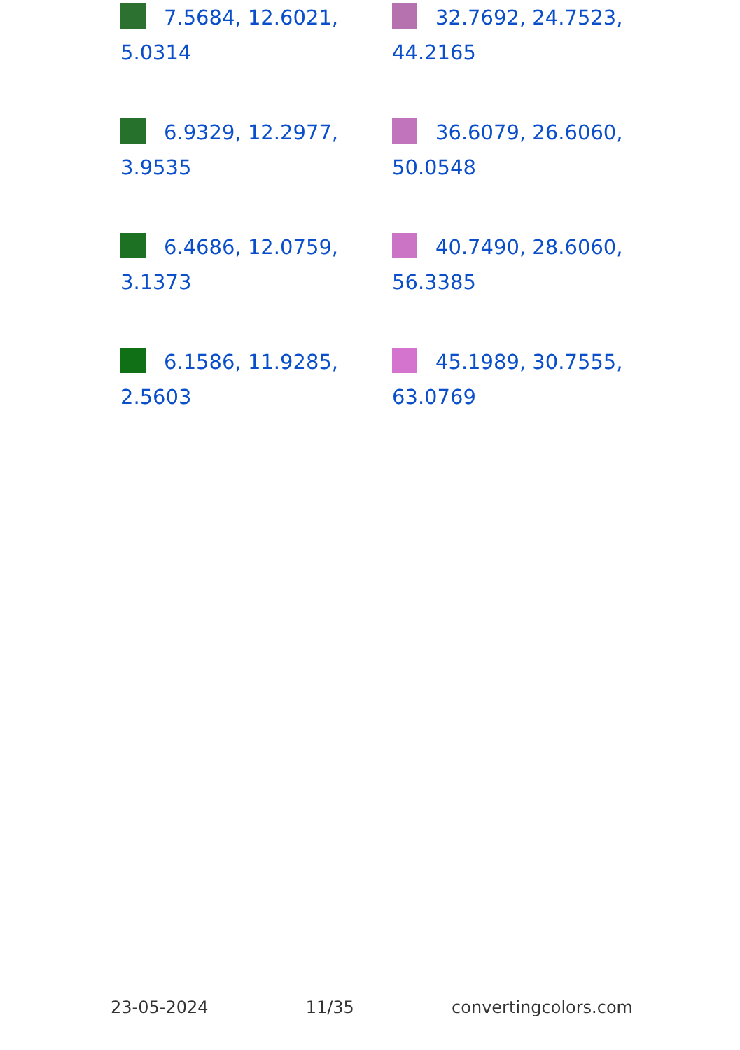7.5684, 12.6021, 5.0314
32.7692, 24.7523, 44.2165
6.9329, 12.2977, 3.9535
36.6079, 26.6060, 50.0548
6.4686, 12.0759, 3.1373
40.7490, 28.6060, 56.3385
6.1586, 11.9285, 2.5603
45.1989, 30.7555, 63.0769
23-05-2024 11/35 convertingcolors.com